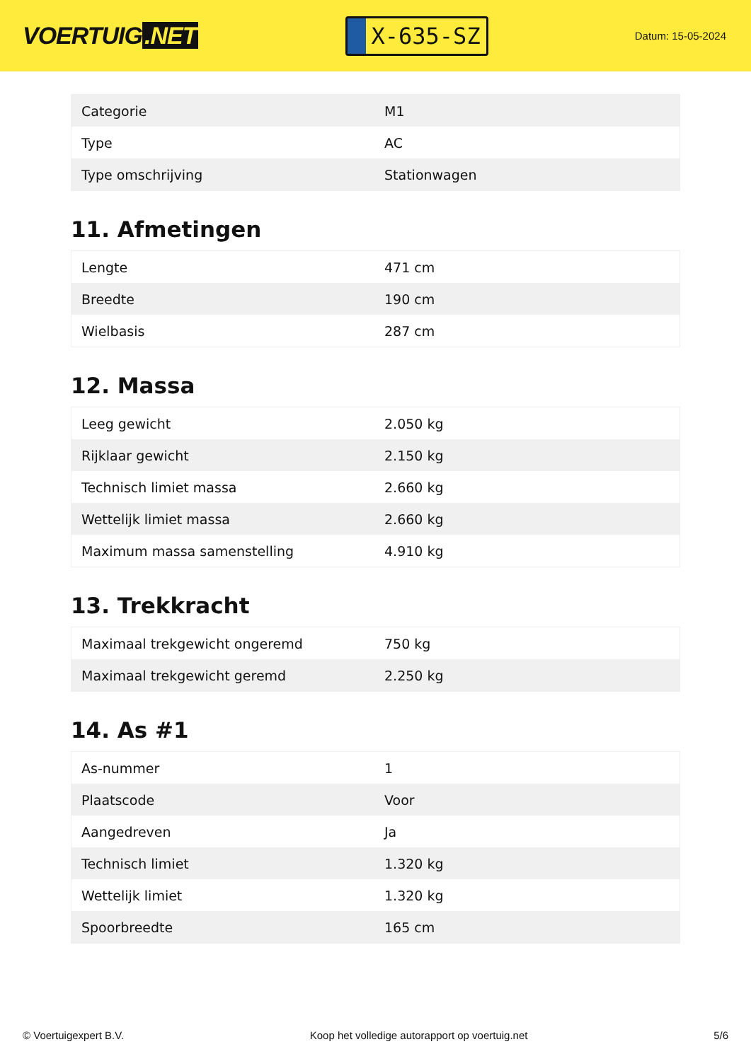VOERTUIG.NET
X-635-SZ
Datum: 15-05-2024
| Categorie | M1 |
| Type | AC |
| Type omschrijving | Stationwagen |
11. Afmetingen
| Lengte | 471 cm |
| Breedte | 190 cm |
| Wielbasis | 287 cm |
12. Massa
| Leeg gewicht | 2.050 kg |
| Rijklaar gewicht | 2.150 kg |
| Technisch limiet massa | 2.660 kg |
| Wettelijk limiet massa | 2.660 kg |
| Maximum massa samenstelling | 4.910 kg |
13. Trekkracht
| Maximaal trekgewicht ongeremd | 750 kg |
| Maximaal trekgewicht geremd | 2.250 kg |
14. As #1
| As-nummer | 1 |
| Plaatscode | Voor |
| Aangedreven | Ja |
| Technisch limiet | 1.320 kg |
| Wettelijk limiet | 1.320 kg |
| Spoorbreedte | 165 cm |
© Voertuigexpert B.V. Koop het volledige autorapport op voertuig.net 5/6